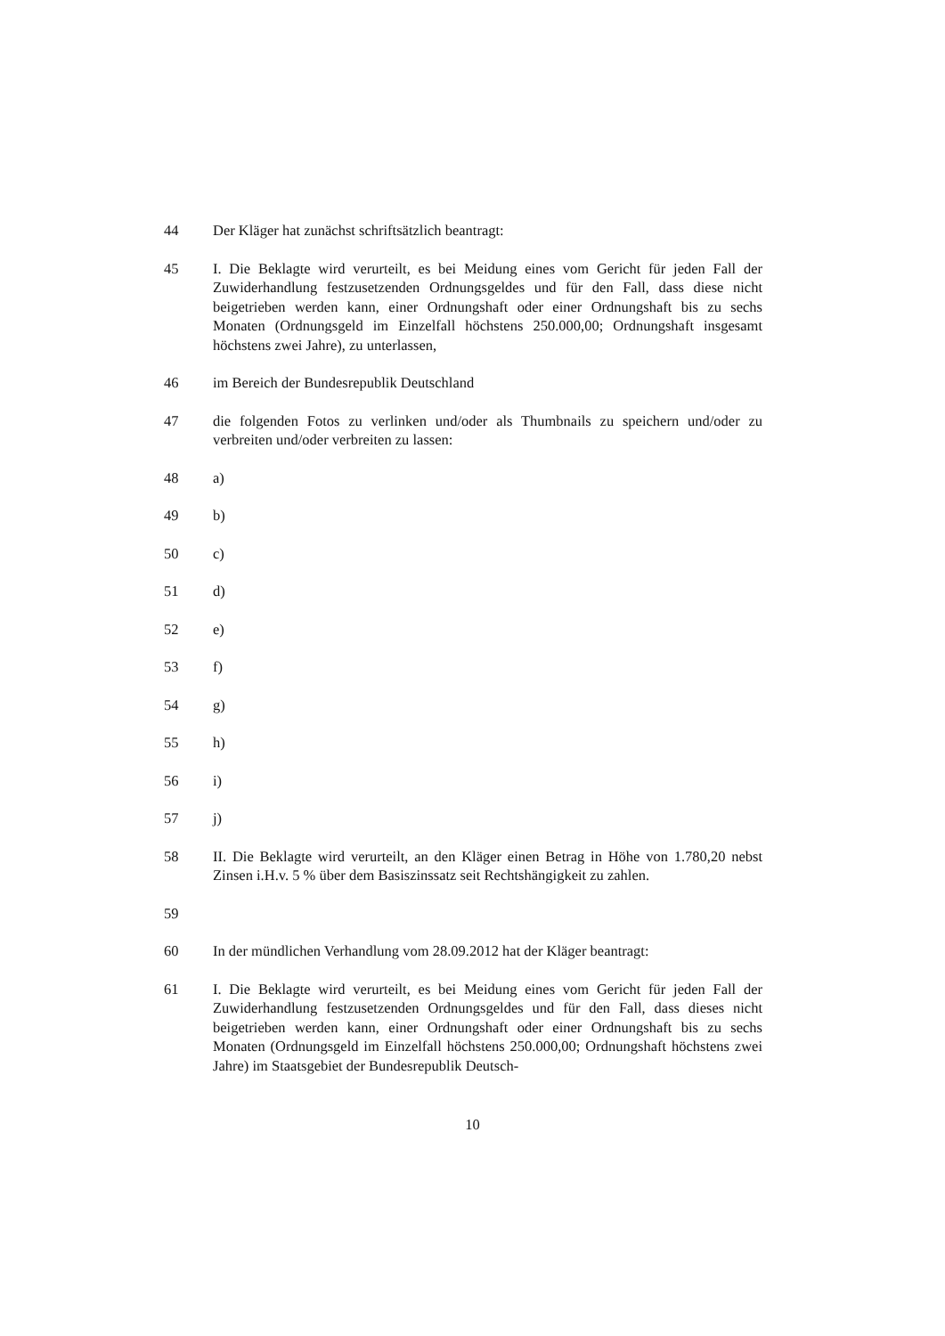44 Der Kläger hat zunächst schriftsätzlich beantragt:
45 I. Die Beklagte wird verurteilt, es bei Meidung eines vom Gericht für jeden Fall der Zuwiderhandlung festzusetzenden Ordnungsgeldes und für den Fall, dass diese nicht beigetrieben werden kann, einer Ordnungshaft oder einer Ordnungshaft bis zu sechs Monaten (Ordnungsgeld im Einzelfall höchstens 250.000,00; Ordnungshaft insgesamt höchstens zwei Jahre), zu unterlassen,
46 im Bereich der Bundesrepublik Deutschland
47 die folgenden Fotos zu verlinken und/oder als Thumbnails zu speichern und/oder zu verbreiten und/oder verbreiten zu lassen:
48 a)
49 b)
50 c)
51 d)
52 e)
53 f)
54 g)
55 h)
56 i)
57 j)
58 II. Die Beklagte wird verurteilt, an den Kläger einen Betrag in Höhe von 1.780,20 nebst Zinsen i.H.v. 5 % über dem Basiszinssatz seit Rechtshängigkeit zu zahlen.
59
60 In der mündlichen Verhandlung vom 28.09.2012 hat der Kläger beantragt:
61 I. Die Beklagte wird verurteilt, es bei Meidung eines vom Gericht für jeden Fall der Zuwiderhandlung festzusetzenden Ordnungsgeldes und für den Fall, dass dieses nicht beigetrieben werden kann, einer Ordnungshaft oder einer Ordnungshaft bis zu sechs Monaten (Ordnungsgeld im Einzelfall höchstens 250.000,00; Ordnungshaft höchstens zwei Jahre) im Staatsgebiet der Bundesrepublik Deutsch-
10